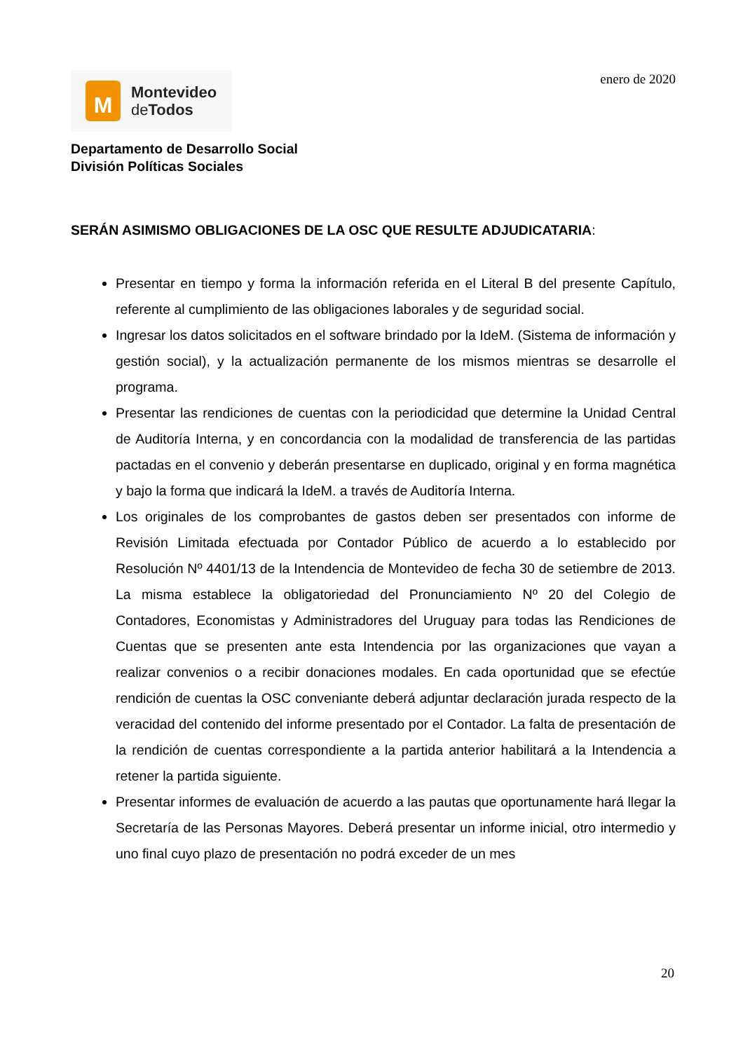M
Montevideo
de Todos
enero de 2020
Departamento de Desarrollo Social
División Políticas Sociales
SERÁN ASIMISMO OBLIGACIONES DE LA OSC QUE RESULTE ADJUDICATARIA:
Presentar en tiempo y forma la información referida en el Literal B del presente Capítulo, referente al cumplimiento de las obligaciones laborales y de seguridad social.
Ingresar los datos solicitados en el software brindado por la IdeM. (Sistema de información y gestión social), y la actualización permanente de los mismos mientras se desarrolle el programa.
Presentar las rendiciones de cuentas con la periodicidad que determine la Unidad Central de Auditoría Interna, y en concordancia con la modalidad de transferencia de las partidas pactadas en el convenio y deberán presentarse en duplicado, original y en forma magnética y bajo la forma que indicará la IdeM. a través de Auditoría Interna.
Los originales de los comprobantes de gastos deben ser presentados con informe de Revisión Limitada efectuada por Contador Público de acuerdo a lo establecido por Resolución Nº 4401/13 de la Intendencia de Montevideo de fecha 30 de setiembre de 2013. La misma establece la obligatoriedad del Pronunciamiento Nº 20 del Colegio de Contadores, Economistas y Administradores del Uruguay para todas las Rendiciones de Cuentas que se presenten ante esta Intendencia por las organizaciones que vayan a realizar convenios o a recibir donaciones modales. En cada oportunidad que se efectúe rendición de cuentas la OSC conveniante deberá adjuntar declaración jurada respecto de la veracidad del contenido del informe presentado por el Contador. La falta de presentación de la rendición de cuentas correspondiente a la partida anterior habilitará a la Intendencia a retener la partida siguiente.
Presentar informes de evaluación de acuerdo a las pautas que oportunamente hará llegar la Secretaría de las Personas Mayores. Deberá presentar un informe inicial, otro intermedio y uno final cuyo plazo de presentación no podrá exceder de un mes
20